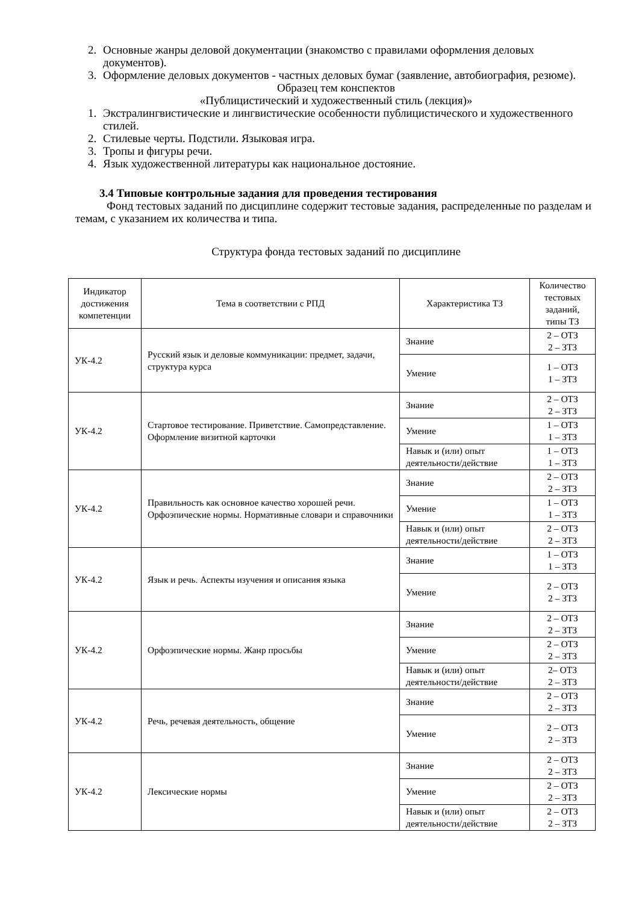2. Основные жанры деловой документации (знакомство с правилами оформления деловых документов).
3. Оформление деловых документов - частных деловых бумаг (заявление, автобиография, резюме).
Образец тем конспектов
«Публицистический и художественный стиль (лекция)»
1. Экстралингвистические и лингвистические особенности публицистического и художественного стилей.
2. Стилевые черты. Подстили. Языковая игра.
3. Тропы и фигуры речи.
4. Язык художественной литературы как национальное достояние.
3.4 Типовые контрольные задания для проведения тестирования
Фонд тестовых заданий по дисциплине содержит тестовые задания, распределенные по разделам и темам, с указанием их количества и типа.
Структура фонда тестовых заданий по дисциплине
| Индикатор достижения компетенции | Тема в соответствии с РПД | Характеристика ТЗ | Количество тестовых заданий, типы ТЗ |
| --- | --- | --- | --- |
| УК-4.2 | Русский язык и деловые коммуникации: предмет, задачи, структура курса | Знание | 2 – ОТЗ 2 – ЗТЗ |
| | | Умение | 1 – ОТЗ 1 – ЗТЗ |
| УК-4.2 | Стартовое тестирование. Приветствие. Самопредставление. Оформление визитной карточки | Знание | 2 – ОТЗ 2 – ЗТЗ |
| | | Умение | 1 – ОТЗ 1 – ЗТЗ |
| | | Навык и (или) опыт деятельности/действие | 1 – ОТЗ 1 – ЗТЗ |
| УК-4.2 | Правильность как основное качество хорошей речи. Орфоэпические нормы. Нормативные словари и справочники | Знание | 2 – ОТЗ 2 – ЗТЗ |
| | | Умение | 1 – ОТЗ 1 – ЗТЗ |
| | | Навык и (или) опыт деятельности/действие | 2 – ОТЗ 2 – ЗТЗ |
| УК-4.2 | Язык и речь. Аспекты изучения и описания языка | Знание | 1 – ОТЗ 1 – ЗТЗ |
| | | Умение | 2 – ОТЗ 2 – ЗТЗ |
| УК-4.2 | Орфоэпические нормы. Жанр просьбы | Знание | 2 – ОТЗ 2 – ЗТЗ |
| | | Умение | 2 – ОТЗ 2 – ЗТЗ |
| | | Навык и (или) опыт деятельности/действие | 2– ОТЗ 2 – ЗТЗ |
| УК-4.2 | Речь, речевая деятельность, общение | Знание | 2 – ОТЗ 2 – ЗТЗ |
| | | Умение | 2 – ОТЗ 2 – ЗТЗ |
| УК-4.2 | Лексические нормы | Знание | 2 – ОТЗ 2 – ЗТЗ |
| | | Умение | 2 – ОТЗ 2 – ЗТЗ |
| | | Навык и (или) опыт деятельности/действие | 2 – ОТЗ 2 – ЗТЗ |